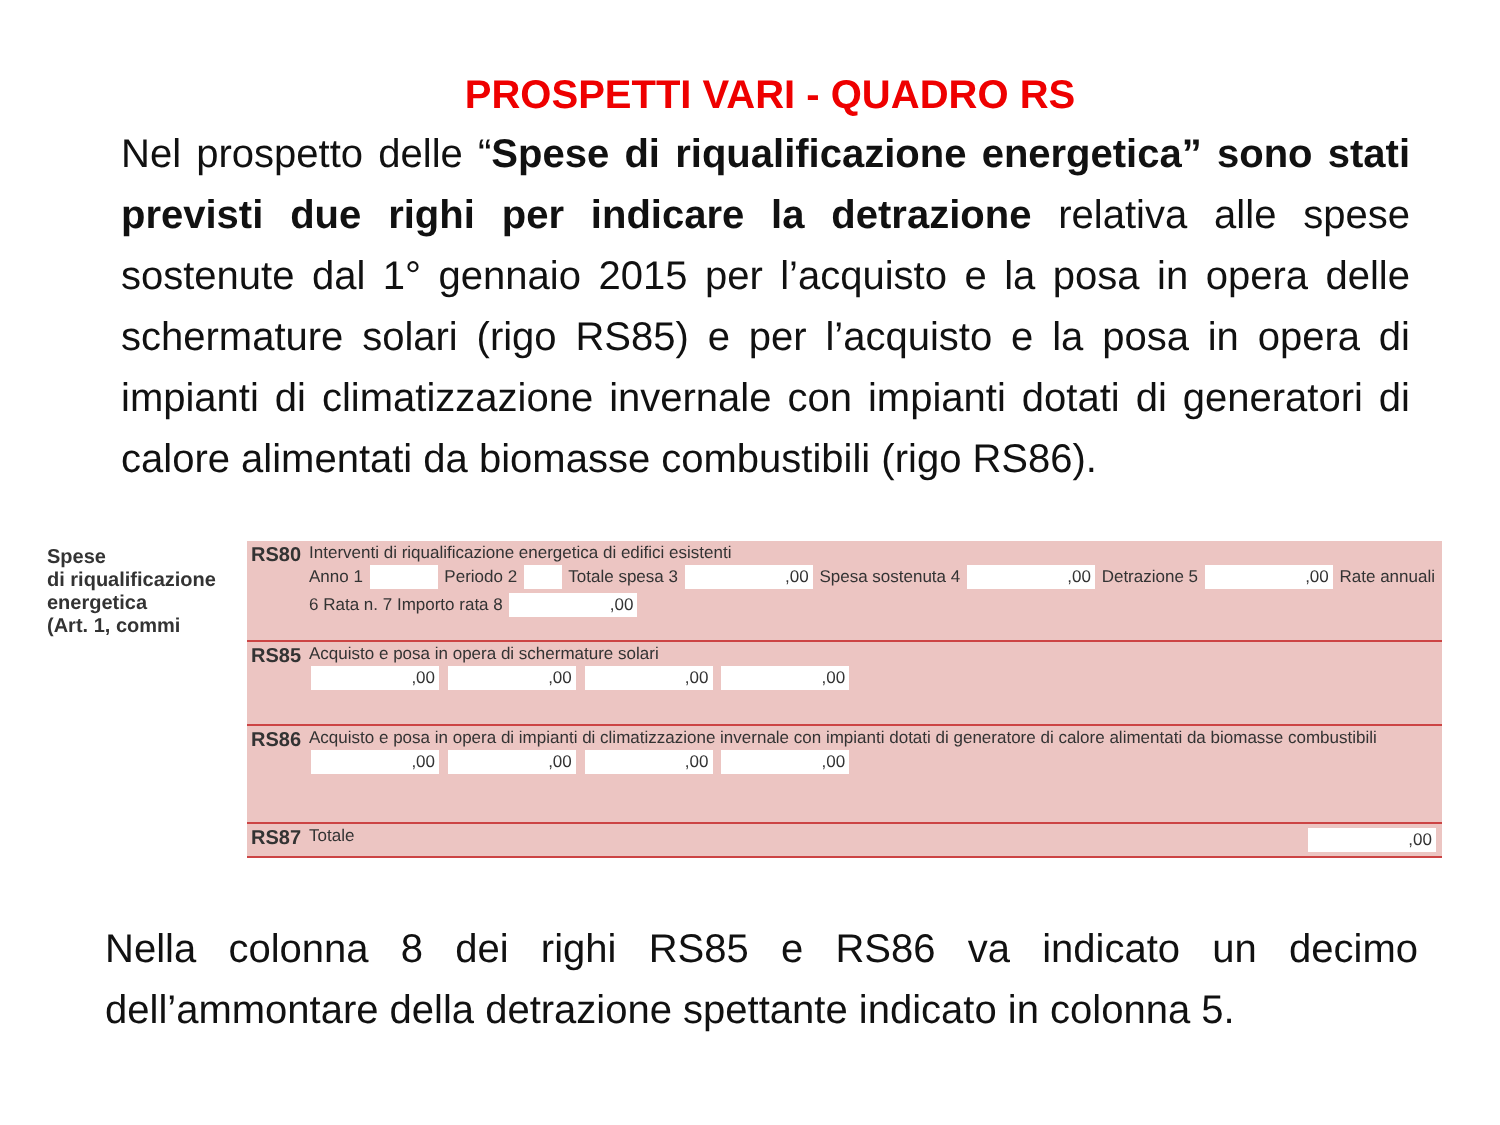PROSPETTI VARI - QUADRO RS
Nel prospetto delle “Spese di riqualificazione energetica” sono stati previsti due righi per indicare la detrazione relativa alle spese sostenute dal 1° gennaio 2015 per l’acquisto e la posa in opera delle schermature solari (rigo RS85) e per l’acquisto e la posa in opera di impianti di climatizzazione invernale con impianti dotati di generatori di calore alimentati da biomasse combustibili (rigo RS86).
Spese
di riqualificazione
energetica
(Art. 1, commi
| RS80 | Interventi di riqualificazione energetica di edifici esistenti Anno 1 Periodo 2 Totale spesa 3 ,00 Spesa sostenuta 4 ,00 Detrazione 5 ,00 Rate annuali 6 Rata n. 7 Importo rata 8 ,00 |
| RS85 | Acquisto e posa in opera di schermature solari ,00 ,00 ,00 ,00 |
| RS86 | Acquisto e posa in opera di impianti di climatizzazione invernale con impianti dotati di generatore di calore alimentati da biomasse combustibili ,00 ,00 ,00 ,00 |
| RS87 | Totale ,00 |
Nella colonna 8 dei righi RS85 e RS86 va indicato un decimo dell’ammontare della detrazione spettante indicato in colonna 5.